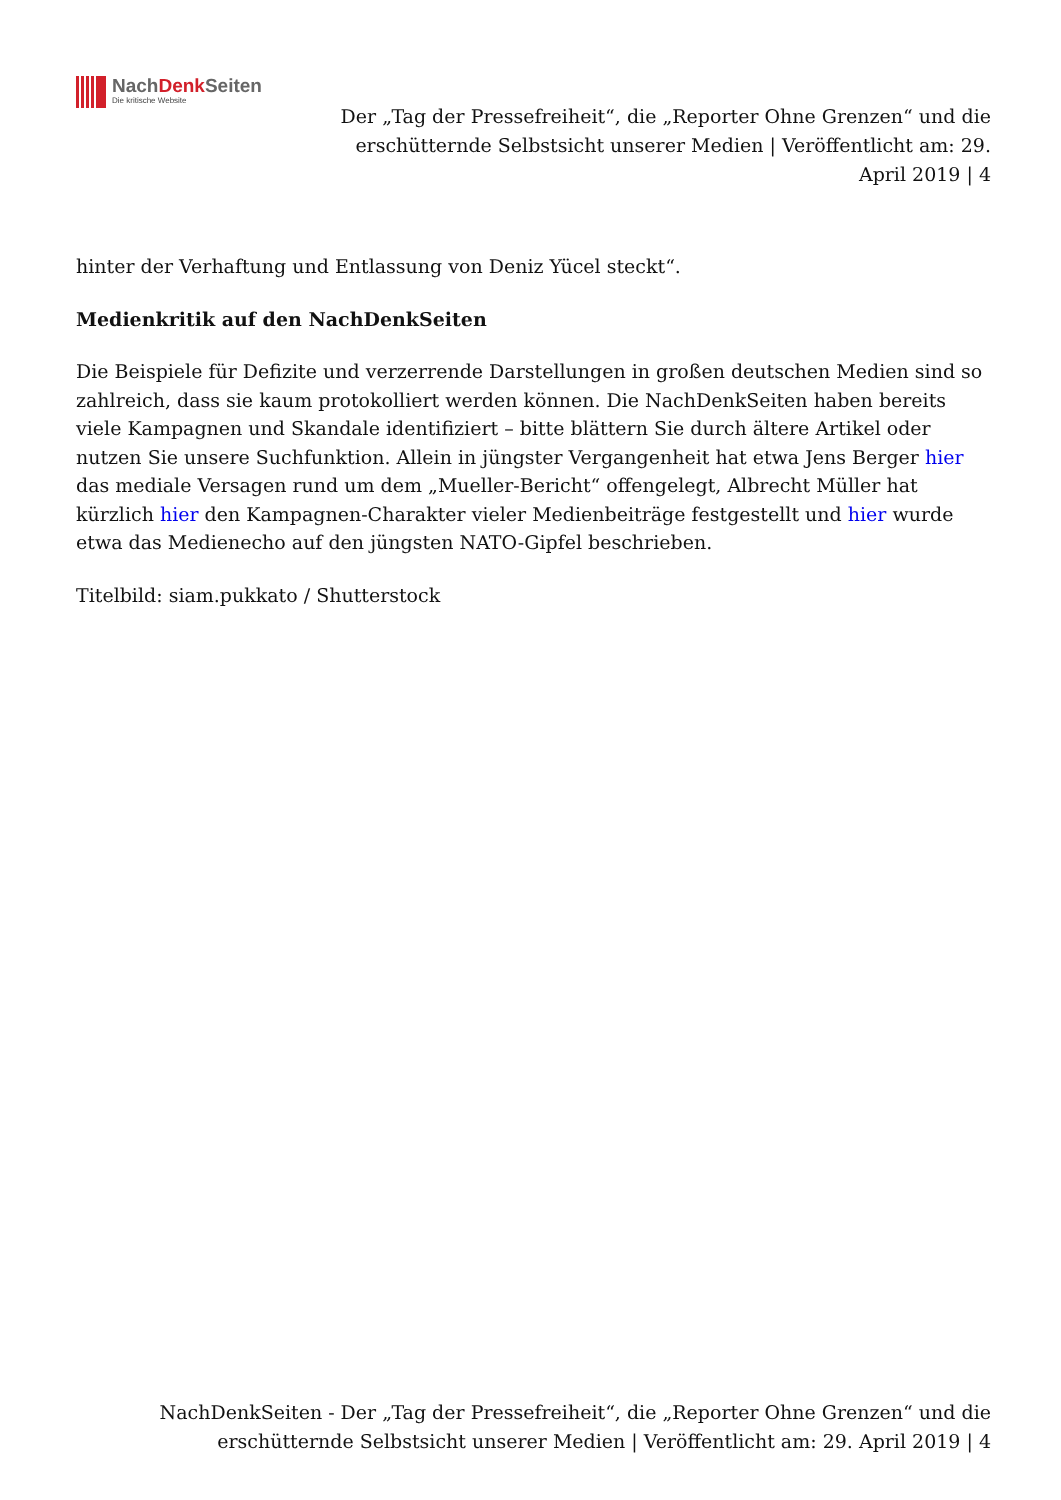NachDenk Seiten
Die kritische Website
Der „Tag der Pressefreiheit“, die „Reporter Ohne Grenzen“ und die erschütternde Selbstsicht unserer Medien | Veröffentlicht am: 29. April 2019 | 4
hinter der Verhaftung und Entlassung von Deniz Yücel steckt“.
Medienkritik auf den NachDenkSeiten
Die Beispiele für Defizite und verzerrende Darstellungen in großen deutschen Medien sind so zahlreich, dass sie kaum protokolliert werden können. Die NachDenkSeiten haben bereits viele Kampagnen und Skandale identifiziert – bitte blättern Sie durch ältere Artikel oder nutzen Sie unsere Suchfunktion. Allein in jüngster Vergangenheit hat etwa Jens Berger hier das mediale Versagen rund um dem „Mueller-Bericht“ offengelegt, Albrecht Müller hat kürzlich hier den Kampagnen-Charakter vieler Medienbeiträge festgestellt und hier wurde etwa das Medienecho auf den jüngsten NATO-Gipfel beschrieben.
Titelbild: siam.pukkato / Shutterstock
NachDenkSeiten - Der „Tag der Pressefreiheit“, die „Reporter Ohne Grenzen“ und die erschütternde Selbstsicht unserer Medien | Veröffentlicht am: 29. April 2019 | 4